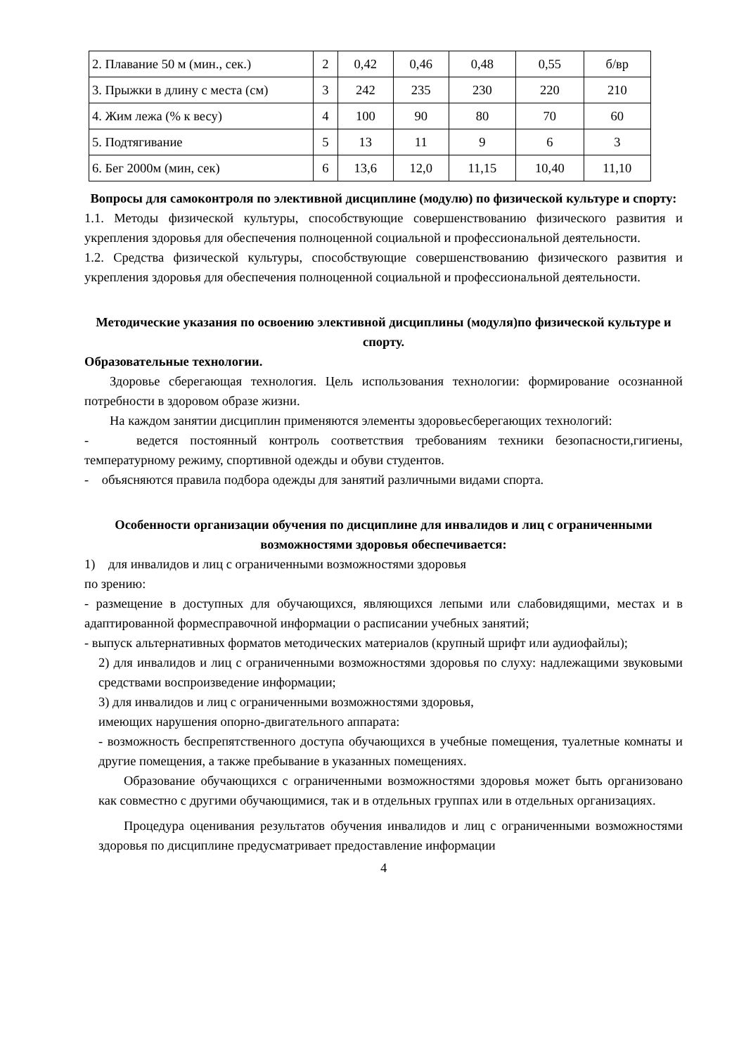| 2. Плавание 50 м (мин., сек.) | 2 | 0,42 | 0,46 | 0,48 | 0,55 | б/вр |
| 3. Прыжки в длину с места (см) | 3 | 242 | 235 | 230 | 220 | 210 |
| 4. Жим лежа (% к весу) | 4 | 100 | 90 | 80 | 70 | 60 |
| 5. Подтягивание | 5 | 13 | 11 | 9 | 6 | 3 |
| 6. Бег 2000м (мин, сек) | 6 | 13,6 | 12,0 | 11,15 | 10,40 | 11,10 |
Вопросы для самоконтроля по элективной дисциплине (модулю) по физической культуре и спорту:
1.1. Методы физической культуры, способствующие совершенствованию физического развития и укрепления здоровья для обеспечения полноценной социальной и профессиональной деятельности.
1.2. Средства физической культуры, способствующие совершенствованию физического развития и укрепления здоровья для обеспечения полноценной социальной и профессиональной деятельности.
Методические указания по освоению элективной дисциплины (модуля)по физической культуре и спорту.
Образовательные технологии.
Здоровье сберегающая технология. Цель использования технологии: формирование осознанной потребности в здоровом образе жизни.
На каждом занятии дисциплин применяются элементы здоровьесберегающих технологий:
- ведется постоянный контроль соответствия требованиям техники безопасности,гигиены, температурному режиму, спортивной одежды и обуви студентов.
- объясняются правила подбора одежды для занятий различными видами спорта.
Особенности организации обучения по дисциплине для инвалидов и лиц с ограниченными возможностями здоровья обеспечивается:
1) для инвалидов и лиц с ограниченными возможностями здоровья
по зрению:
- размещение в доступных для обучающихся, являющихся лепыми или слабовидящими, местах и в адаптированной формесправочной информации о расписании учебных занятий;
- выпуск альтернативных форматов методических материалов (крупный шрифт или аудиофайлы);
2) для инвалидов и лиц с ограниченными возможностями здоровья по слуху: надлежащими звуковыми средствами воспроизведение информации;
3) для инвалидов и лиц с ограниченными возможностями здоровья,
имеющих нарушения опорно-двигательного аппарата:
- возможность беспрепятственного доступа обучающихся в учебные помещения, туалетные комнаты и другие помещения, а также пребывание в указанных помещениях.
Образование обучающихся с ограниченными возможностями здоровья может быть организовано как совместно с другими обучающимися, так и в отдельных группах или в отдельных организациях.
Процедура оценивания результатов обучения инвалидов и лиц с ограниченными возможностями здоровья по дисциплине предусматривает предоставление информации
4